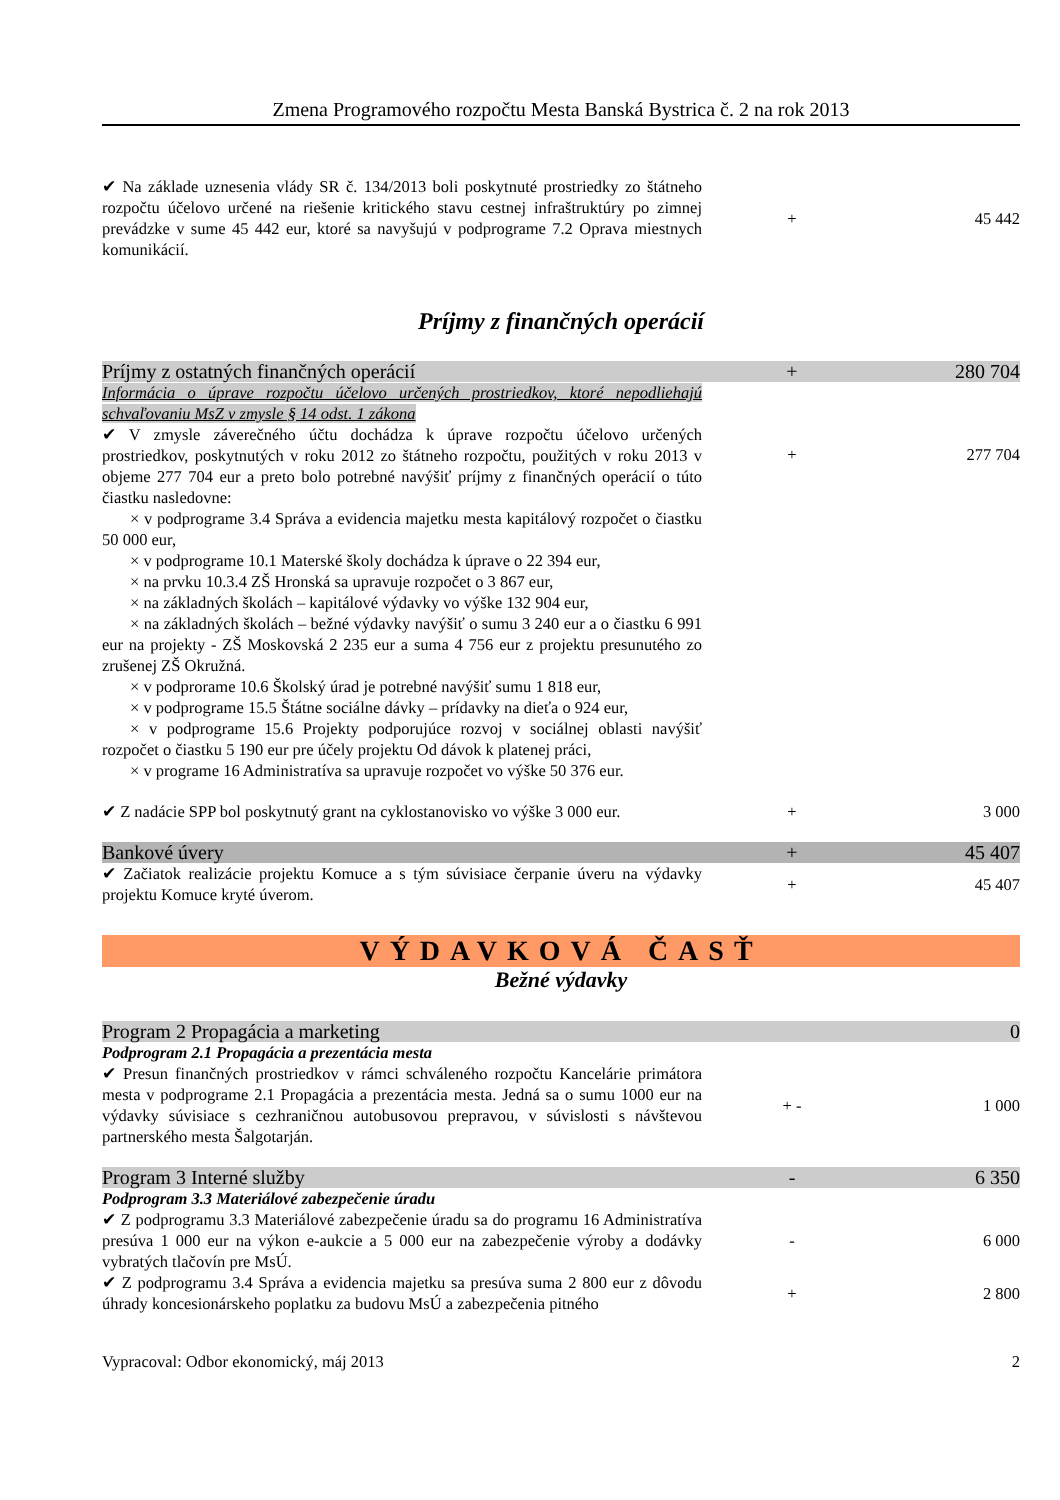Zmena Programového rozpočtu Mesta Banská Bystrica č. 2 na rok 2013
| ✔ Na základe uznesenia vlády SR č. 134/2013 boli poskytnuté prostriedky zo štátneho rozpočtu účelovo určené na riešenie kritického stavu cestnej infraštruktúry po zimnej prevádzke v sume 45 442 eur, ktoré sa navyšujú v podprograme 7.2 Oprava miestnych komunikácií. | + | 45 442 |
Príjmy z finančných operácií
| Príjmy z ostatných finančných operácií | + | 280 704 |
| Informácia o úprave rozpočtu účelovo určených prostriedkov, ktoré nepodliehajú schvaľovaniu MsZ v zmysle § 14 odst. 1 zákona | | |
| ✔ V zmysle záverečného účtu dochádza k úprave rozpočtu účelovo určených prostriedkov, poskytnutých v roku 2012 zo štátneho rozpočtu, použitých v roku 2013 v objeme 277 704 eur a preto bolo potrebné navýšiť príjmy z finančných operácií o túto čiastku nasledovne: × v podprograme 3.4 Správa a evidencia majetku mesta kapitálový rozpočet o čiastku 50 000 eur, × v podprograme 10.1 Materské školy dochádza k úprave o 22 394 eur, × na prvku 10.3.4 ZŠ Hronská sa upravuje rozpočet o 3 867 eur, × na základných školách – kapitálové výdavky vo výške 132 904 eur, × na základných školách – bežné výdavky navýšiť o sumu 3 240 eur a o čiastku 6 991 eur na projekty - ZŠ Moskovská 2 235 eur a suma 4 756 eur z projektu presunutého zo zrušenej ZŠ Okružná. × v podprorame 10.6 Školský úrad je potrebné navýšiť sumu 1 818 eur, × v podprograme 15.5 Štátne sociálne dávky – prídavky na dieťa o 924 eur, × v podprograme 15.6 Projekty podporujúce rozvoj v sociálnej oblasti navýšiť rozpočet o čiastku 5 190 eur pre účely projektu Od dávok k platenej práci, × v programe 16 Administratíva sa upravuje rozpočet vo výške 50 376 eur. | + | 277 704 |
| ✔ Z nadácie SPP bol poskytnutý grant na cyklostanovisko vo výške 3 000 eur. | + | 3 000 |
| Bankové úvery | + | 45 407 |
| ✔ Začiatok realizácie projektu Komuce a s tým súvisiace čerpanie úveru na výdavky projektu Komuce kryté úverom. | + | 45 407 |
VÝDAVKOVÁ ČASŤ
Bežné výdavky
| Program 2 Propagácia a marketing | | 0 |
| Podprogram 2.1 Propagácia a prezentácia mesta | | |
| ✔ Presun finančných prostriedkov v rámci schváleného rozpočtu Kancelárie primátora mesta v podprograme 2.1 Propagácia a prezentácia mesta. Jedná sa o sumu 1000 eur na výdavky súvisiace s cezhraničnou autobusovou prepravou, v súvislosti s návštevou partnerského mesta Šalgotarján. | + - | 1 000 |
| Program 3 Interné služby | - | 6 350 |
| Podprogram 3.3 Materiálové zabezpečenie úradu | | |
| ✔ Z podprogramu 3.3 Materiálové zabezpečenie úradu sa do programu 16 Administratíva presúva 1 000 eur na výkon e-aukcie a 5 000 eur na zabezpečenie výroby a dodávky vybratých tlačovín pre MsÚ. | - | 6 000 |
| ✔ Z podprogramu 3.4 Správa a evidencia majetku sa presúva suma 2 800 eur z dôvodu úhrady koncesionárskeho poplatku za budovu MsÚ a zabezpečenia pitného | + | 2 800 |
Vypracoval: Odbor ekonomický, máj 2013 2